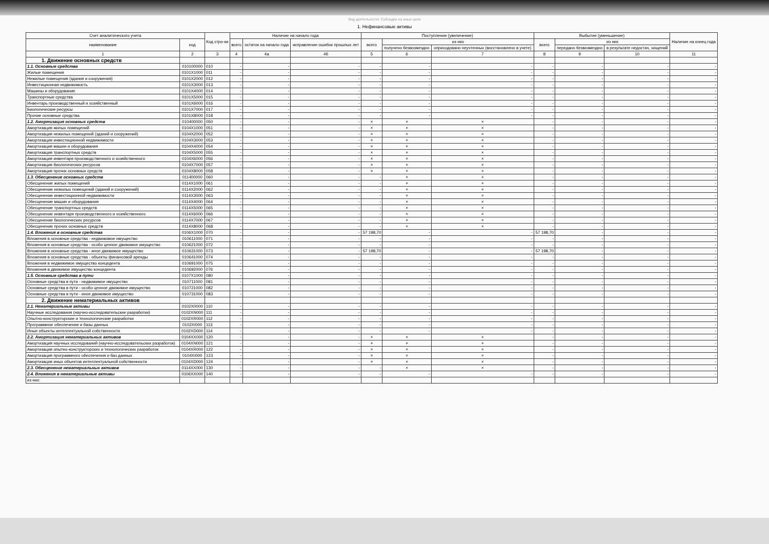Вид деятельности: Субсидии на иные цели
1. Нефинансовые активы
| Счет аналитического учета | | Код стро-ки | Наличие на начало года | | | Поступление (увеличение) | | | Выбытие (уменьшение) | | | Наличие на конец года |
| --- | --- | --- | --- | --- | --- | --- | --- | --- | --- | --- | --- | --- |
| наименование | код | | всего | остаток на начало года | исправление ошибок прошлых лет | всего | из них | | всего | из них | | |
| | | | | | | | получено безвозмездно | оприходовано неучтенных (восстановлено в учете) | | передано безвозмездно | в результате недостач, хищений | |
| 1 | 2 | 3 | 4 | 4а | 4б | 5 | 6 | 7 | 8 | 9 | 10 | 11 |
| 1. Движение основных средств | | | | | | | | | | | | |
| 1.1. Основные средства | 010100000 | 010 | - | - | - | - | - | - | - | - | - | - |
| Жилые помещения | 0101X1000 | 011 | - | - | - | - | - | - | - | - | - | - |
| Нежилые помещения (здания и сооружения) | 0101X2000 | 012 | - | - | - | - | - | - | - | - | - | - |
| Инвестиционная недвижимость | 0101X3000 | 013 | - | - | - | - | - | - | - | - | - | - |
| Машины и оборудование | 0101X4000 | 014 | - | - | - | - | - | - | - | - | - | - |
| Транспортные средства | 0101X5000 | 015 | - | - | - | - | - | - | - | - | - | - |
| Инвентарь производственный и хозяйственный | 0101X6000 | 016 | - | - | - | - | - | - | - | - | - | - |
| Биологические ресурсы | 0101X7000 | 017 | - | - | - | - | - | - | - | - | - | - |
| Прочие основные средства | 0101X8000 | 018 | - | - | - | - | - | - | - | - | - | - |
| 1.2. Амортизация основных средств | 010400000 | 050 | - | - | - | × | × | × | - | - | - | - |
| Амортизация жилых помещений | 0104X1000 | 051 | - | - | - | × | × | × | - | - | - | - |
| Амортизация нежилых помещений (зданий и сооружений) | 0104X2000 | 052 | - | - | - | × | × | × | - | - | - | - |
| Амортизация инвестиционной недвижимости | 0104X3000 | 053 | - | - | - | × | × | × | - | - | - | - |
| Амортизация машин и оборудования | 0104X4000 | 054 | - | - | - | × | × | × | - | - | - | - |
| Амортизация транспортных средств | 0104X5000 | 055 | - | - | - | × | × | × | - | - | - | - |
| Амортизация инвентаря производственного и хозяйственного | 0104X6000 | 056 | - | - | - | × | × | × | - | - | - | - |
| Амортизация биологических ресурсов | 0104X7000 | 057 | - | - | - | × | × | × | - | - | - | - |
| Амортизация прочих основных средств | 0104X8000 | 058 | - | - | - | × | × | × | - | - | - | - |
| 1.3. Обесценение основных средств | 011400000 | 060 | - | - | - | - | × | × | - | - | - | - |
| Обесценение жилых помещений | 0114X1000 | 061 | - | - | - | - | × | × | - | - | - | - |
| Обесценение нежилых помещений (зданий и сооружений) | 0114X2000 | 062 | - | - | - | - | × | × | - | - | - | - |
| Обесценение инвестиционной недвижимости | 0114X3000 | 063 | - | - | - | - | × | × | - | - | - | - |
| Обесценение машин и оборудования | 0114X4000 | 064 | - | - | - | - | × | × | - | - | - | - |
| Обесценение транспортных средств | 0114X5000 | 065 | - | - | - | - | × | × | - | - | - | - |
| Обесценение инвентаря производственного и хозяйственного | 0114X6000 | 066 | - | - | - | - | × | × | - | - | - | - |
| Обесценение биологических ресурсов | 0114X7000 | 067 | - | - | - | - | × | × | - | - | - | - |
| Обесценение прочих основных средств | 0114X8000 | 068 | - | - | - | - | × | × | - | - | - | - |
| 1.4. Вложения в основные средства | 0106X1000 | 070 | - | - | - | 57 198,70 | - | - | 57 198,70 | - | - | - |
| Вложения в основные средства - недвижимое имущество | 010611000 | 071 | - | - | - | - | - | - | - | - | - | - |
| Вложения в основные средства - особо ценное движимое имущество | 010621000 | 072 | - | - | - | - | - | - | - | - | - | - |
| Вложения в основные средства - иное движимое имущество | 010631000 | 073 | - | - | - | 57 198,70 | - | - | 57 198,70 | - | - | - |
| Вложения в основные средства - объекты финансовой аренды | 010641000 | 074 | - | - | - | - | - | - | - | - | - | - |
| Вложения в недвижимое имущество концедента | 010691000 | 075 | - | - | - | - | - | - | - | - | - | - |
| Вложения в движимое имущество концедента | 010692000 | 076 | - | - | - | - | - | - | - | - | - | - |
| 1.5. Основные средства в пути | 0107X1000 | 080 | - | - | - | - | - | - | - | - | - | - |
| Основные средства в пути - недвижимое имущество | 010711000 | 081 | - | - | - | - | - | - | - | - | - | - |
| Основные средства в пути - особо ценное движимое имущество | 010721000 | 082 | - | - | - | - | - | - | - | - | - | - |
| Основные средства в пути - иное движимое имущество | 010731000 | 083 | - | - | - | - | - | - | - | - | - | - |
| 2. Движение нематериальных активов | | | | | | | | | | | | |
| 2.1. Нематериальные активы | 0102X0000 | 110 | - | - | - | - | - | - | - | - | - | - |
| Научные исследования (научно-исследовательские разработки) | 0102XN000 | 111 | - | - | - | - | - | - | - | - | - | - |
| Опытно-конструкторские и технологические разработки | 0102XR000 | 112 | - | - | - | - | - | - | - | - | - | - |
| Программное обеспечение и базы данных | 0102XI000 | 113 | - | - | - | - | - | - | - | - | - | - |
| Иные объекты интеллектуальной собственности | 0102XD000 | 114 | - | - | - | - | - | - | - | - | - | - |
| 2.2. Амортизация нематериальных активов | 0104XX000 | 120 | - | - | - | × | × | × | - | - | - | - |
| Амортизация научных исследований (научно-исследовательских разработок) | 0104XN000 | 121 | - | - | - | × | × | × | - | - | - | - |
| Амортизация опытно-конструкторских и технологических разработок | 0104XR000 | 122 | - | - | - | × | × | × | - | - | - | - |
| Амортизация программного обеспечения и баз данных | 0104XI000 | 123 | - | - | - | × | × | × | - | - | - | - |
| Амортизация иных объектов интеллектуальной собственности | 0104XD000 | 124 | - | - | - | × | × | × | - | - | - | - |
| 2.3. Обесценение нематериальных активов | 0114XX000 | 130 | - | - | - | - | × | × | - | - | - | - |
| 2.4. Вложения в нематериальные активы | 0106XX000 | 140 | - | - | - | - | - | - | - | - | - | - |
| из них: | | | | | | | | | | | | |